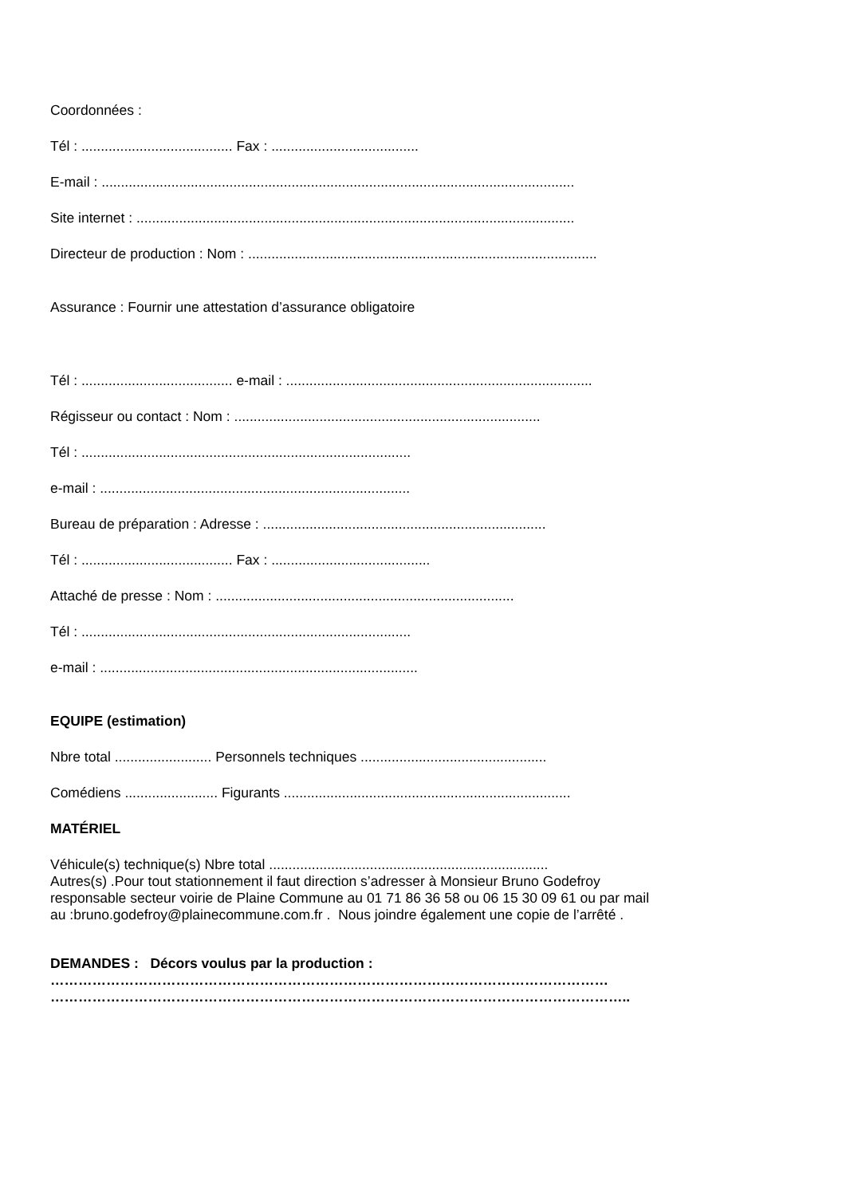Coordonnées :
Tél : ....................................... Fax : ......................................
E-mail : ..........................................................................................................................
Site internet : .................................................................................................................
Directeur de production : Nom : ..........................................................................................
Assurance : Fournir une attestation d’assurance obligatoire
Tél : ....................................... e-mail : ...............................................................................
Régisseur ou contact : Nom : ...............................................................................
Tél : .....................................................................................
e-mail : ................................................................................
Bureau de préparation : Adresse : .........................................................................
Tél : ....................................... Fax : .........................................
Attaché de presse : Nom : .............................................................................
Tél : .....................................................................................
e-mail : ..................................................................................
EQUIPE (estimation)
Nbre total ......................... Personnels techniques ................................................
Comédiens ........................ Figurants ..........................................................................
MATÉRIEL
Véhicule(s) technique(s) Nbre total ........................................................................
Autres(s) .Pour tout stationnement il faut direction s’adresser à Monsieur Bruno Godefroy
responsable secteur voirie de Plaine Commune au 01 71 86 36 58 ou 06 15 30 09 61 ou par mail
au :bruno.godefroy@plainecommune.com.fr . Nous joindre également une copie de l’arrêté .
DEMANDES : Décors voulus par la production :
…………………………………………………………………………………………………………
……………………………………………………………………………………………………………..